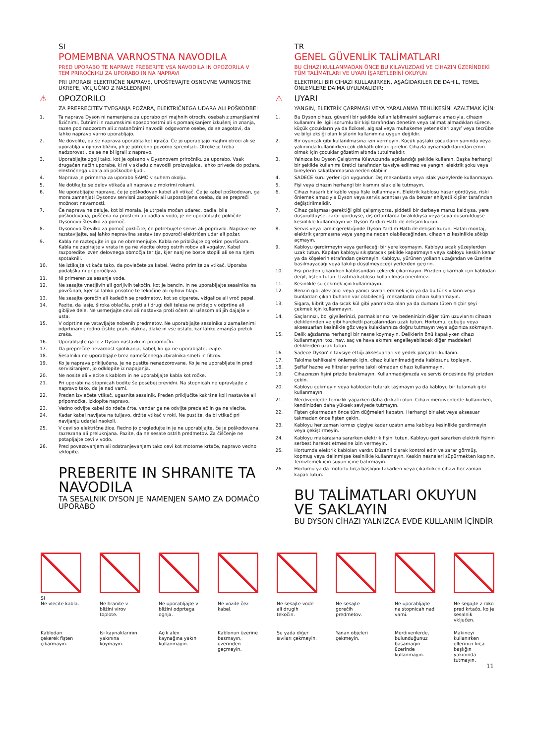SI
POMEMBNA VARNOSTNA NAVODILA
PRED UPORABO TE NAPRAVE PREBERITE VSA NAVODILA IN OPOZORILA V TEM PRIROČNIKU ZA UPORABO IN NA NAPRAVI
PRI UPORABI ELEKTRIČNE NAPRAVE, UPOŠTEVAJTE OSNOVNE VARNOSTNE UKREPE, VKLJUČNO Z NASLEDNJIMI:
⚠ OPOZORILO
ZA PREPREČITEV TVEGANJA POŽARA, ELEKTRIČNEGA UDARA ALI POŠKODBE:
1. Ta naprava Dyson ni namenjena za uporabo pri majhnih otrocih, osebah z zmanjšanimi fizičnimi, čutnimi in razumskimi sposobnostmi ali s pomanjkanjem izkušenj in znanja, razen pod nadzorom ali z natančnimi navodili odgovorne osebe, da se zagotovi, da lahko napravo varno uporabljajo.
2. Ne dovolite, da se naprava uporablja kot igrača. Če jo uporabljajo majhni otroci ali se uporablja v njihovi bližini, jih je potrebno pozorno spremljati. Otroke je treba nadzorovati, da se ne bi igrali z napravo.
3. Uporabljajte zgolj tako, kot je opisano v Dysonovem priročniku za uporabo. Vsak drugačen način uporabe, ki ni v skladu z navodili proizvajalca, lahko privede do požara, električnega udara ali poškodbe ljudi.
4. Naprava je primerna za uporabo SAMO v suhem okolju.
5. Ne dotikajte se delov vtikača ali naprave z mokrimi rokami.
6. Ne uporabljajte naprave, če je poškodovan kabel ali vtikač. Če je kabel poškodovan, ga mora zamenjati Dysonov servisni zastopnik ali usposobljena oseba, da se prepreči možnost nevarnosti.
7. Če naprava ne deluje, kot bi morala, je utrpela močan udarec, padla, bila poškodovana, puščena na prostem ali padla v vodo, je ne uporabljajte pokličite Dysonovo številko za pomoč.
8. Dysonovo številko za pomoč pokličite, če potrebujete servis ali popravilo. Naprave ne razstavljajte, saj lahko nepravilna sestavitev povzroči električen udar ali požar.
9. Kabla ne raztegujte in ga ne obremenjujte. Kabla ne približujte ogretim površinam. Kabla ne zapirajte v vrata in ga ne vlecite okrog ostrih robov ali vogalov. Kabel razporedite izven delovnega območja ter tja, kjer nanj ne boste stopili ali se na njem spotaknili.
10. Ne iztikajte vtikača tako, da povlečete za kabel. Vedno primite za vtikač. Uporaba podaljška ni priporočljiva.
11. Ni primeren za sesanje vode.
12. Ne sesajte vnetljivih ali gorljivih tekočin, kot je bencin, in ne uporabljajte sesalnika na površinah, kjer so lahko prisotne te tekočine ali njihovi hlapi.
13. Ne sesajte gorečih ali kadečih se predmetov, kot so cigarete, vžigalice ali vroč pepel.
14. Pazite, da lasje, široka oblačila, prsti ali drugi deli telesa ne pridejo v odprtine ali gibljive dele. Ne usmerjajte cevi ali nastavka proti očem ali ušesom ali jih dajajte v usta.
15. V odprtine ne vstavljajte nobenih predmetov. Ne uporabljajte sesalnika z zamašenimi odprtinami; redno čistite prah, vlakna, dlake in vse ostalo, kar lahko zmanjša pretok zraka.
16. Uporabljajte ga le z Dyson nastavki in pripomočki.
17. Da preprečite nevarnost spotikanja, kabel, ko ga ne uporabljate, zvijte.
18. Sesalnika ne uporabljajte brez nameščenega zbiralnika smeti in filtrov.
19. Ko je naprava priključena, je ne pustite nenadzorovane. Ko je ne uporabljate in pred servisiranjem, jo odklopite iz napajanja.
20. Ne nosite ali vlecite s kablom in ne uporabljajte kabla kot ročke.
21. Pri uporabi na stopnicah bodite še posebej previdni. Na stopnicah ne upravljajte z napravo tako, da je nad vami.
22. Preden izvlečete vtikač, ugasnite sesalnik. Preden priključite kakršne koli nastavke ali pripomočke, izklopite napravo.
23. Vedno odvijte kabel do rdeče črte, vendar ga ne odvijte predaleč in ga ne vlecite.
24. Kadar kabel navijate na tuljavo, držite vtikač v roki. Ne pustite, da bi vtikač pri navijanju udarjal naokoli.
25. V cevi so električne žice. Redno jo pregledujte in je ne uporabljajte, če je poškodovana, razrezana ali preluknjana. Pazite, da ne sesate ostrih predmetov. Za čiščenje ne potapljajte cevi v vodo.
26. Pred povezovanjem ali odstranjevanjem tako cevi kot motorne krtače, napravo vedno izklopite.
PREBERITE IN SHRANITE TA NAVODILA
TA SESALNIK DYSON JE NAMENJEN SAMO ZA DOMAČO UPORABO
TR
GENEL GÜVENLİK TALİMATLARI
BU CİHAZI KULLANMADAN ÖNCE BU KILAVUZDAKİ VE CİHAZIN ÜZERİNDEKİ TÜM TALİMATLARI VE UYARI İŞARETLERİNİ OKUYUN
ELEKTRIKLI BIR CIHAZI KULLANIRKEN, AŞAĞIDAKILER DE DAHIL, TEMEL ÖNLEMLERE DAIMA UYULMALIDIR:
⚠ UYARI
YANGIN, ELEKTRİK ÇARPMASI VEYA YARALANMA TEHLİKESİNİ AZALTMAK İÇİN:
1. Bu Dyson cihazı, güvenli bir şekilde kullanılabilmesini sağlamak amacıyla, cihazın kullanımı ile ilgili sorumlu bir kişi tarafından denetim veya talimat almadıkları sürece, küçük çocukların ya da fiziksel, algısal veya muhakeme yetenekleri zayıf veya tecrübe ve bilgi eksiği olan kişilerin kullanımına uygun değildir.
2. Bir oyuncak gibi kullanılmasına izin vermeyin. Küçük yaştaki çocukların yanında veya yakınında kullanılırken çok dikkatli olmak gerekir. Cihazla oynamadıklarından emin olmak için çocuklar gözetim altında tutulmalıdır.
3. Yalnızca bu Dyson Çalıştırma Kılavuzunda açıklandığı şekilde kullanın. Başka herhangi bir şekilde kullanımı üretici tarafından tavsiye edilmez ve yangın, elektrik şoku veya bireylerin sakatlanmasına neden olabilir.
4. SADECE kuru yerler için uygundur. Dış mekanlarda veya ıslak yüzeylerde kullanmayın.
5. Fişi veya cihazın herhangi bir kısmını ıslak elle tutmayın.
6. Cihazı hasarlı bir kablo veya fişle kullanmayın. Elektrik kablosu hasar gördüyse, riski önlemek amacıyla Dyson veya servis acentası ya da benzer ehliyetli kişiler tarafından değiştirilmelidir.
7. Cihaz çalışması gerektiği gibi çalışmıyorsa, şiddetli bir darbeye maruz kaldıysa, yere düşürüldüyse, zarar gördüyse, dış ortamlarda bırakıldıysa veya suya düşürüldüyse kesinlikle kullanmayın ve Dyson Yardım Hattı ile iletişim kurun.
8. Servis veya tamir gerektiğinde Dyson Yardım Hattı ile iletişim kurun. Hatalı montaj, elektrik çarpmasına veya yangına neden olabileceğinden, cihazınızı kesinlikle söküp açmayın.
9. Kabloyu gerdirmeyin veya gerileceği bir yere koymayın. Kabloyu sıcak yüzeylerden uzak tutun. Kapıları kabloyu sıkıştıracak şekilde kapatmayın veya kabloyu keskin kenar ya da köşelerin etrafından çekmeyin. Kabloyu, yürünen yolların uzağından ve üzerine basılmayacağı veya takılıp düşülmeyeceği yerlerden geçirin.
10. Fişi prizden çıkarırken kablosundan çekerek çıkarmayın. Prizden çıkarmak için kablodan değil, fişten tutun. Uzatma kablosu kullanılması önerilmez.
11. Kesinlikle su çekmek için kullanmayın.
12. Benzin gibi alev alıcı veya yanıcı sıvıları emmek için ya da bu tür sıvıların veya bunlardan çıkan buharın var olabileceği mekanlarda cihazı kullanmayın.
13. Sigara, kibrit ya da sıcak kül gibi yanmakta olan ya da dumanı tüten hiçbir şeyi çekmek için kullanmayın.
14. Saçlarınızı, bol giysilerinizi, parmaklarınızı ve bedeninizin diğer tüm uzuvlarını cihazın deliklerinden ve gibi hareketli parçalarından uzak tutun. Hortumu, çubuğu veya aksesuarları kesinlikle göz veya kulaklarınıza doğru tutmayın veya ağzınıza sokmayın.
15. Delik ağızlarına herhangi bir nesne koymayın. Deliklerin önü kapalıyken cihazı kullanmayın; toz, hav, saç ve hava akımını engelleyebilecek diğer maddeleri deliklerden uzak tutun.
16. Sadece Dyson'ın tavsiye ettiği aksesuarları ve yedek parçaları kullanın.
17. Takılma tehlikesini önlemek için, cihaz kullanılmadığında kablosunu toplayın.
18. Şeffaf hazne ve filtreler yerine takılı olmadan cihazı kullanmayın.
19. Cihazınızın fişini prizde bırakmayın. Kullanmadığınızda ve servis öncesinde fişi prizden çekin.
20. Kabloyu çekmeyin veya kablodan tutarak taşımayın ya da kabloyu bir tutamak gibi kullanmayın.
21. Merdivenlerde temizlik yaparken daha dikkatli olun. Cihazı merdivenlerde kullanırken, kendinizden daha yüksek seviyede tutmayın.
22. Fişten çıkarmadan önce tüm düğmeleri kapatın. Herhangi bir alet veya aksesuar takmadan önce fişten çekin.
23. Kabloyu her zaman kırmızı çizgiye kadar uzatın ama kabloyu kesinlikle gerdirmeyin veya çekiştirmeyin.
24. Kabloyu makarasına sararken elektrik fişini tutun. Kabloyu geri sararken elektrik fişinin serbest hareket etmesine izin vermeyin.
25. Hortumda elektrik kabloları vardır. Düzenli olarak kontrol edin ve zarar görmüş, kopmuş veya delinmişse kesinlikle kullanmayın. Keskin nesneleri süpürmekten kaçının. Temizlemek için suyun içine batırmayın.
26. Hortumu ya da motorlu fırça başlığını takarken veya çıkartırken cihazı her zaman kapalı tutun.
BU TALİMATLARI OKUYUN VE SAKLAYIN
BU DYSON CİHAZI YALNIZCA EVDE KULLANIM İÇİNDİR
SI
Ne vlecite kabla.
Kablodan çekerek fişten çıkarmayın.
Ne hranite v bližini virov toplote.
Isı kaynaklarının yakınına koymayın.
Ne uporabljajte v bližini odprtega ognja.
Açık alev kaynağına yakın kullanmayın.
Ne vozite čez kabel.
Kablonun üzerine basmayın, üzerinden geçmeyin.
Ne sesajte vode ali drugih tekočin.
Su yada diğer sıvıları çekmeyin.
Ne sesajte gorečih predmetov.
Yanan objeleri çekmeyin.
Ne uporabljajte na stopnicah nad vami.
Merdivenlerde, bulunduğunuz basamağın üzerinde kullanmayın.
Ne segajte z roko pred krtačo, ko je sesalnik vključen.
Makineyi kullanırken ellerinizi fırça başlığın yakınında tutmayın.
11